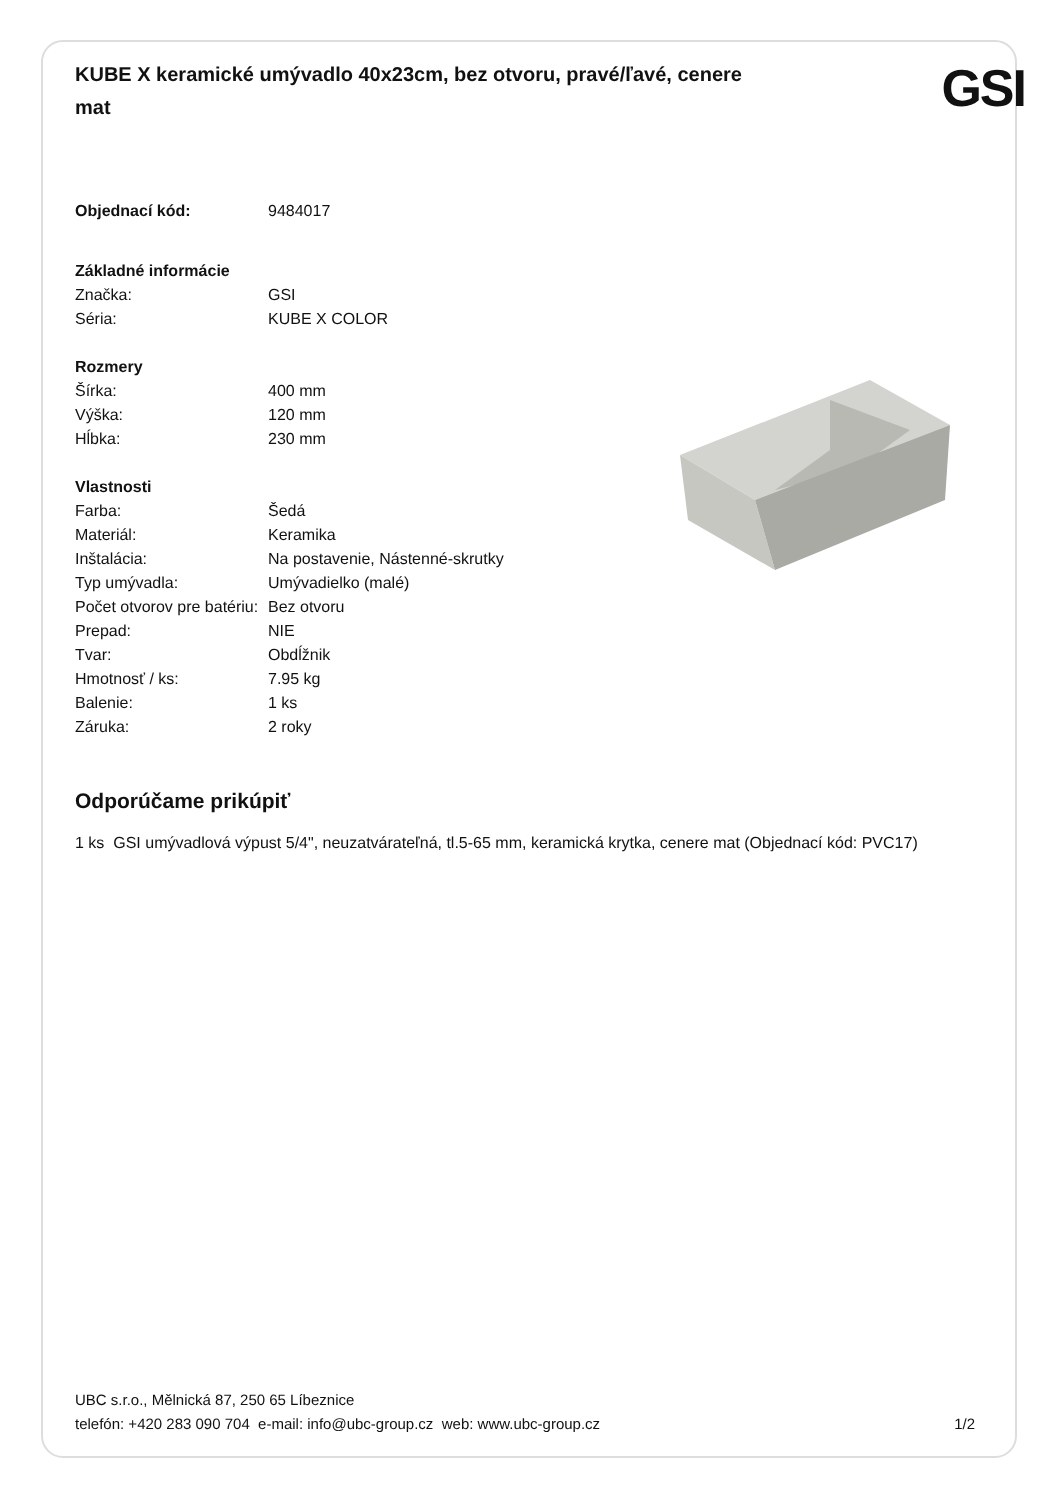KUBE X keramické umývadlo 40x23cm, bez otvoru, pravé/ľavé, cenere mat
GSI
| Objednací kód: | 9484017 |
| Základné informácie | |
| Značka: | GSI |
| Séria: | KUBE X COLOR |
| Rozmery | |
| Šírka: | 400 mm |
| Výška: | 120 mm |
| Hĺbka: | 230 mm |
| Vlastnosti | |
| Farba: | Šedá |
| Materiál: | Keramika |
| Inštalácia: | Na postavenie, Nástenné-skrutky |
| Typ umývadla: | Umývadielko (malé) |
| Počet otvorov pre batériu: | Bez otvoru |
| Prepad: | NIE |
| Tvar: | Obdĺžnik |
| Hmotnosť / ks: | 7.95 kg |
| Balenie: | 1 ks |
| Záruka: | 2 roky |
Odporúčame prikúpiť
1 ks GSI umývadlová výpust 5/4", neuzatvárateľná, tl.5-65 mm, keramická krytka, cenere mat (Objednací kód: PVC17)
UBC s.r.o., Mělnická 87, 250 65 Líbeznice
telefón: +420 283 090 704 e-mail: info@ubc-group.cz web: www.ubc-group.cz 1/2